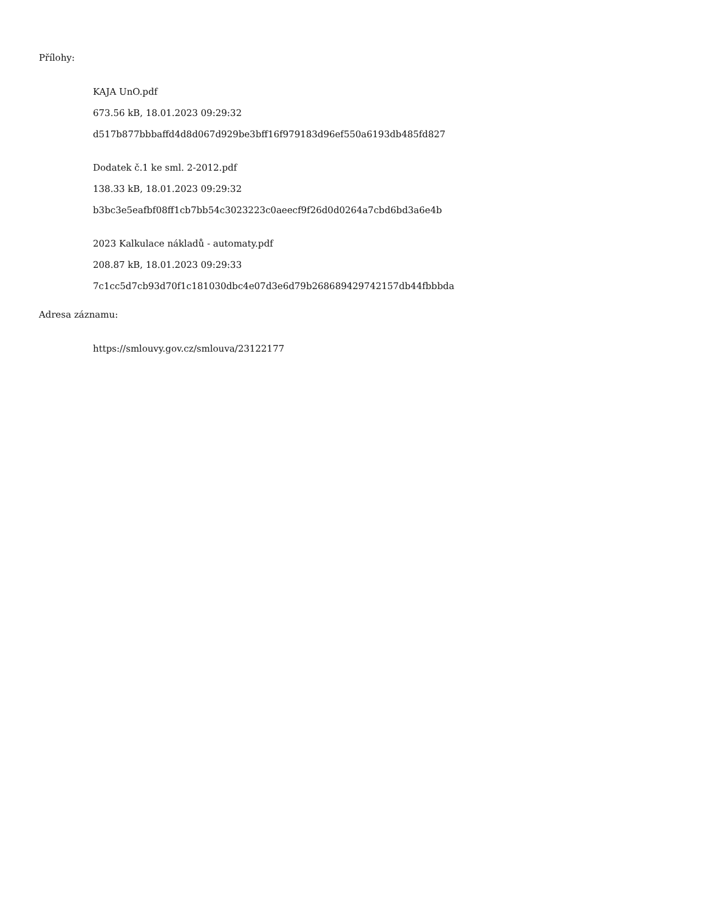Přílohy:
KAJA UnO.pdf
673.56 kB, 18.01.2023 09:29:32
d517b877bbbaffd4d8d067d929be3bff16f979183d96ef550a6193db485fd827
Dodatek č.1 ke sml. 2-2012.pdf
138.33 kB, 18.01.2023 09:29:32
b3bc3e5eafbf08ff1cb7bb54c3023223c0aeecf9f26d0d0264a7cbd6bd3a6e4b
2023 Kalkulace nákladů - automaty.pdf
208.87 kB, 18.01.2023 09:29:33
7c1cc5d7cb93d70f1c181030dbc4e07d3e6d79b268689429742157db44fbbbda
Adresa záznamu:
https://smlouvy.gov.cz/smlouva/23122177